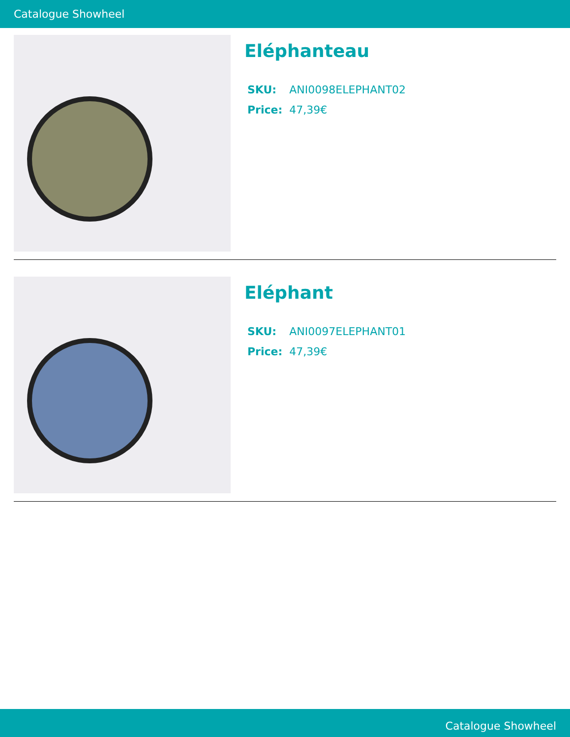Catalogue Showheel
Eléphanteau
| SKU: | ANI0098ELEPHANT02 |
| Price: | 47,39€ |
Eléphant
| SKU: | ANI0097ELEPHANT01 |
| Price: | 47,39€ |
Catalogue Showheel